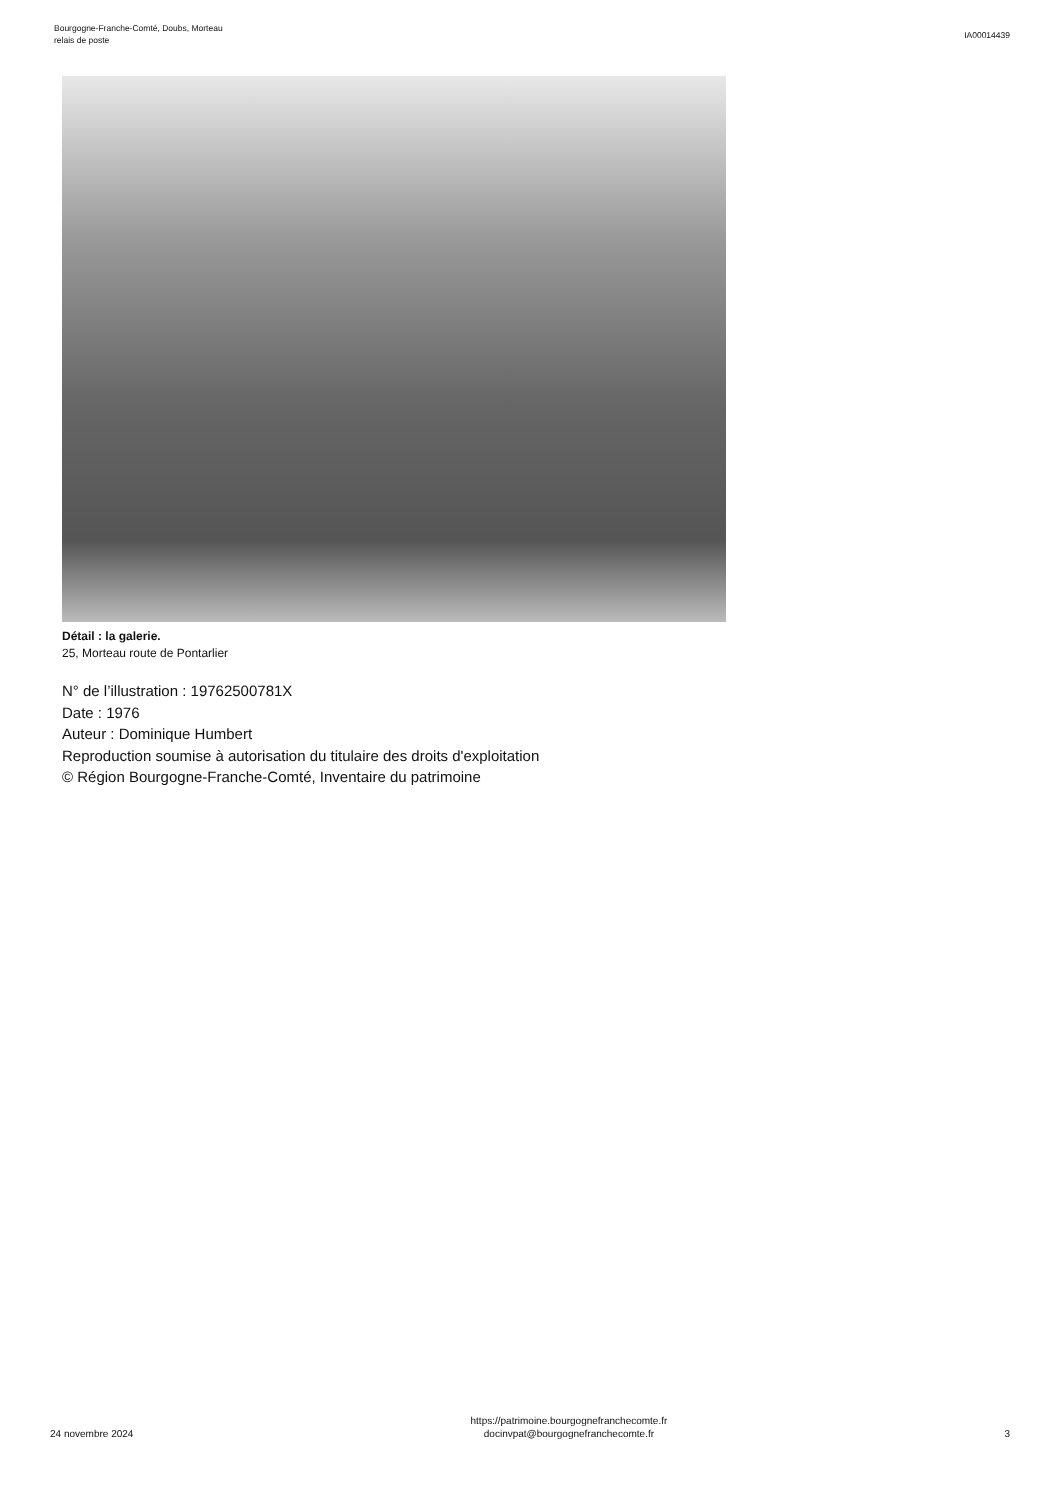Bourgogne-Franche-Comté, Doubs, Morteau
relais de poste
IA00014439
Détail : la galerie.
25, Morteau route de Pontarlier
N° de l’illustration : 19762500781X
Date : 1976
Auteur : Dominique Humbert
Reproduction soumise à autorisation du titulaire des droits d'exploitation
© Région Bourgogne-Franche-Comté, Inventaire du patrimoine
24 novembre 2024
https://patrimoine.bourgognefranchecomte.fr
docinvpat@bourgognefranchecomte.fr
3